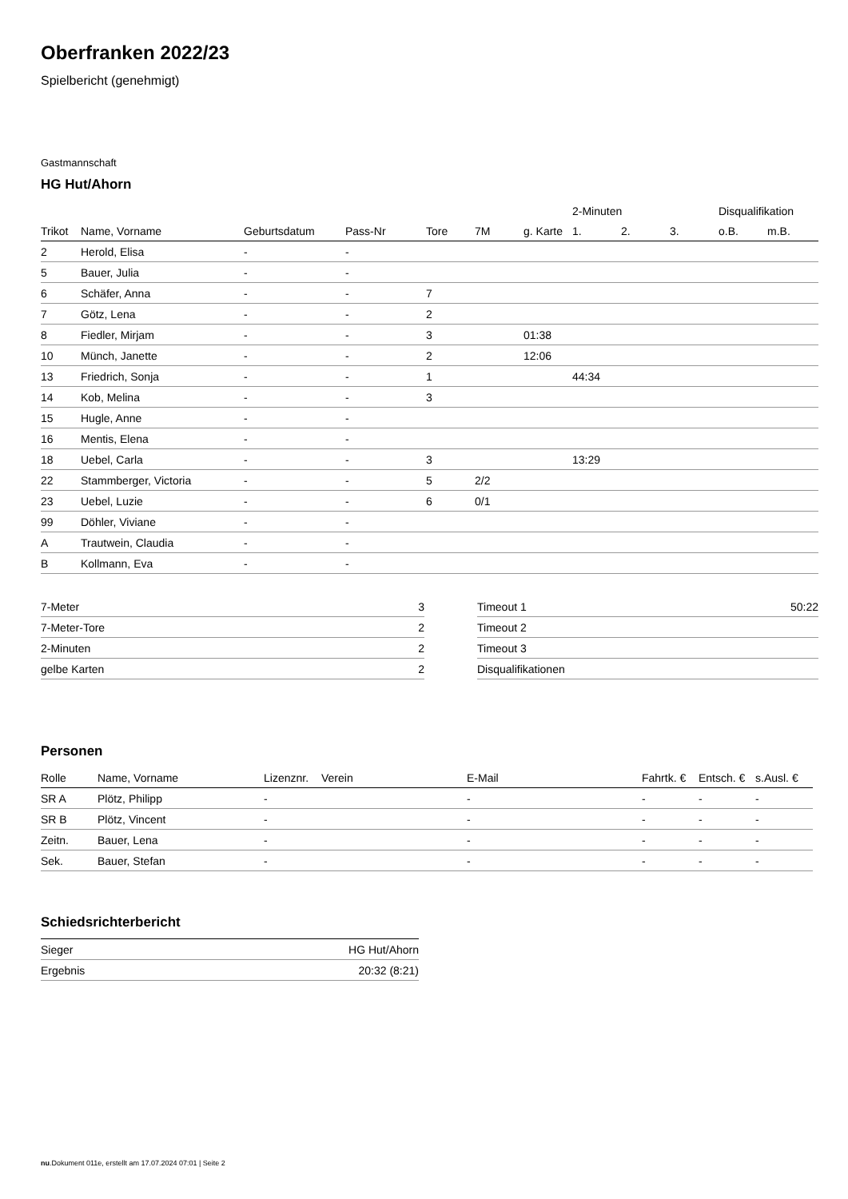Oberfranken 2022/23
Spielbericht (genehmigt)
Gastmannschaft
HG Hut/Ahorn
| | | | | | | | 2-Minuten | | | Disqualifikation | |
| --- | --- | --- | --- | --- | --- | --- | --- | --- | --- | --- | --- |
| Trikot | Name, Vorname | Geburtsdatum | Pass-Nr | Tore | 7M | g. Karte | 1. | 2. | 3. | o.B. | m.B. |
| 2 | Herold, Elisa | - | - | | | | | | | | |
| 5 | Bauer, Julia | - | - | | | | | | | | |
| 6 | Schäfer, Anna | - | - | 7 | | | | | | | |
| 7 | Götz, Lena | - | - | 2 | | | | | | | |
| 8 | Fiedler, Mirjam | - | - | 3 | | 01:38 | | | | | |
| 10 | Münch, Janette | - | - | 2 | | 12:06 | | | | | |
| 13 | Friedrich, Sonja | - | - | 1 | | | 44:34 | | | | |
| 14 | Kob, Melina | - | - | 3 | | | | | | | |
| 15 | Hugle, Anne | - | - | | | | | | | | |
| 16 | Mentis, Elena | - | - | | | | | | | | |
| 18 | Uebel, Carla | - | - | 3 | | | 13:29 | | | | |
| 22 | Stammberger, Victoria | - | - | 5 | 2/2 | | | | | | |
| 23 | Uebel, Luzie | - | - | 6 | 0/1 | | | | | | |
| 99 | Döhler, Viviane | - | - | | | | | | | | |
| A | Trautwein, Claudia | - | - | | | | | | | | |
| B | Kollmann, Eva | - | - | | | | | | | | |
| 7-Meter | 3 |
| 7-Meter-Tore | 2 |
| 2-Minuten | 2 |
| gelbe Karten | 2 |
| Timeout 1 | 50:22 |
| Timeout 2 | |
| Timeout 3 | |
| Disqualifikationen | |
Personen
| Rolle | Name, Vorname | Lizenznr. | Verein | E-Mail | Fahrtk. € | Entsch. € | s.Ausl. € |
| --- | --- | --- | --- | --- | --- | --- | --- |
| SR A | Plötz, Philipp | - | | - | - | - | - |
| SR B | Plötz, Vincent | - | | - | - | - | - |
| Zeitn. | Bauer, Lena | - | | - | - | - | - |
| Sek. | Bauer, Stefan | - | | - | - | - | - |
Schiedsrichterbericht
| Sieger | HG Hut/Ahorn |
| Ergebnis | 20:32 (8:21) |
nu.Dokument 011e, erstellt am 17.07.2024 07:01 | Seite 2